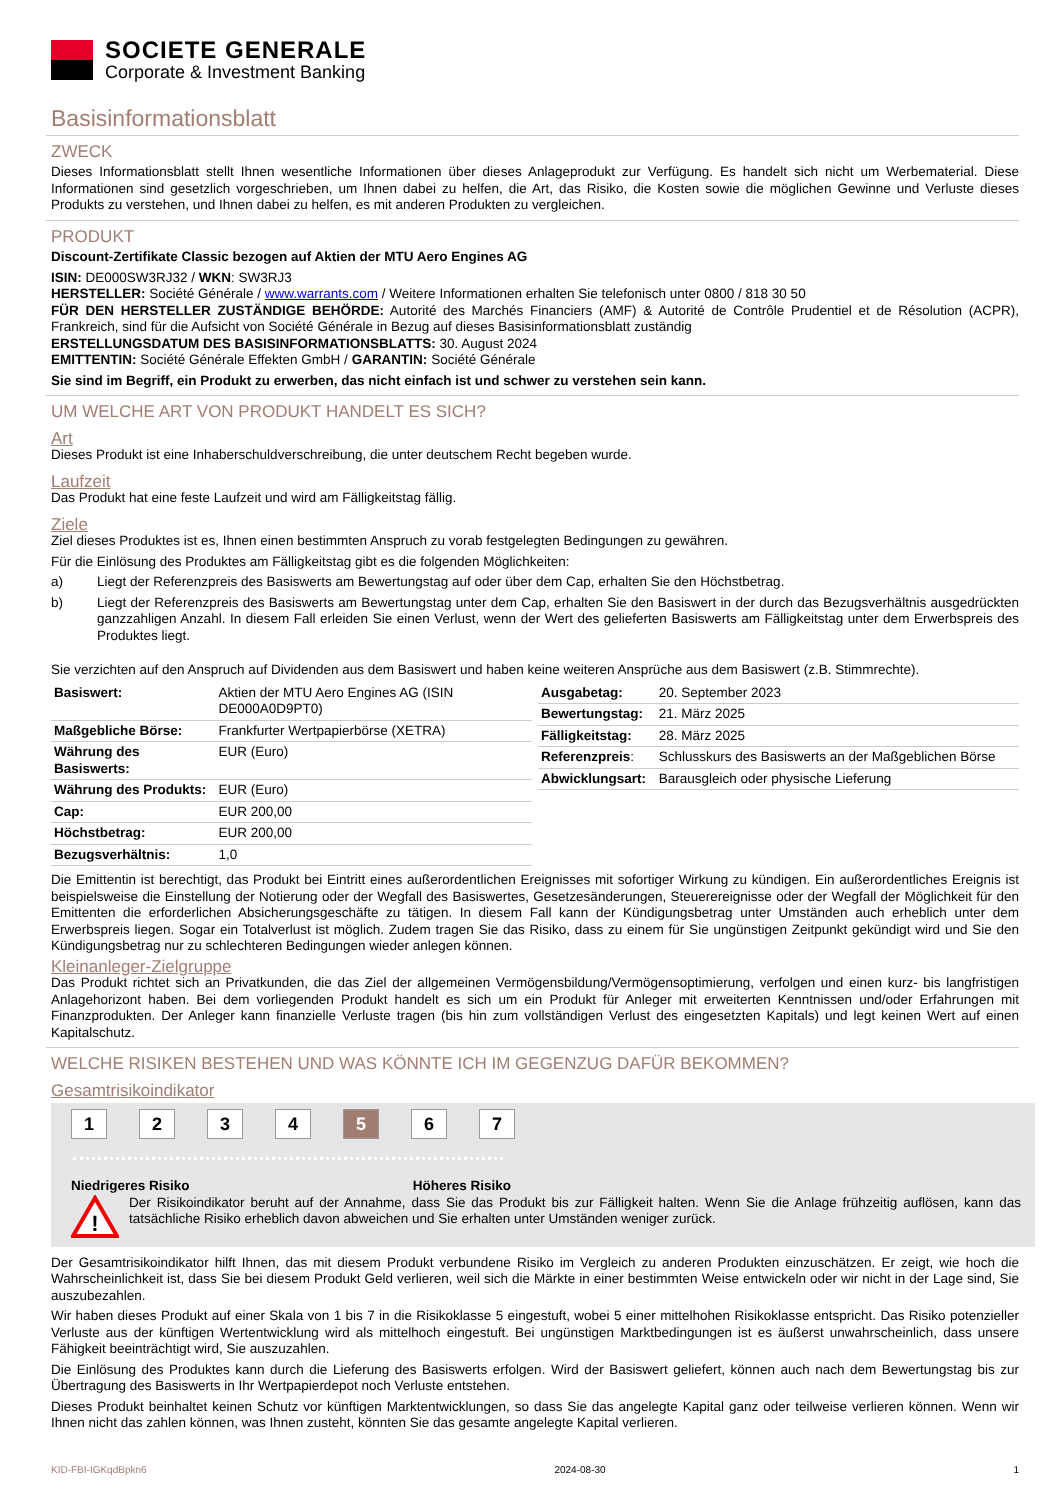SOCIETE GENERALE
Corporate & Investment Banking
Basisinformationsblatt
ZWECK
Dieses Informationsblatt stellt Ihnen wesentliche Informationen über dieses Anlageprodukt zur Verfügung. Es handelt sich nicht um Werbematerial. Diese Informationen sind gesetzlich vorgeschrieben, um Ihnen dabei zu helfen, die Art, das Risiko, die Kosten sowie die möglichen Gewinne und Verluste dieses Produkts zu verstehen, und Ihnen dabei zu helfen, es mit anderen Produkten zu vergleichen.
PRODUKT
Discount-Zertifikate Classic bezogen auf Aktien der MTU Aero Engines AG
ISIN: DE000SW3RJ32 / WKN: SW3RJ3
HERSTELLER: Société Générale / www.warrants.com / Weitere Informationen erhalten Sie telefonisch unter 0800 / 818 30 50
FÜR DEN HERSTELLER ZUSTÄNDIGE BEHÖRDE: Autorité des Marchés Financiers (AMF) & Autorité de Contrôle Prudentiel et de Résolution (ACPR), Frankreich, sind für die Aufsicht von Société Générale in Bezug auf dieses Basisinformationsblatt zuständig
ERSTELLUNGSDATUM DES BASISINFORMATIONSBLATTS: 30. August 2024
EMITTENTIN: Société Générale Effekten GmbH / GARANTIN: Société Générale
Sie sind im Begriff, ein Produkt zu erwerben, das nicht einfach ist und schwer zu verstehen sein kann.
UM WELCHE ART VON PRODUKT HANDELT ES SICH?
Art
Dieses Produkt ist eine Inhaberschuldverschreibung, die unter deutschem Recht begeben wurde.
Laufzeit
Das Produkt hat eine feste Laufzeit und wird am Fälligkeitstag fällig.
Ziele
Ziel dieses Produktes ist es, Ihnen einen bestimmten Anspruch zu vorab festgelegten Bedingungen zu gewähren.
Für die Einlösung des Produktes am Fälligkeitstag gibt es die folgenden Möglichkeiten:
a) Liegt der Referenzpreis des Basiswerts am Bewertungstag auf oder über dem Cap, erhalten Sie den Höchstbetrag.
b) Liegt der Referenzpreis des Basiswerts am Bewertungstag unter dem Cap, erhalten Sie den Basiswert in der durch das Bezugsverhältnis ausgedrückten ganzzahligen Anzahl. In diesem Fall erleiden Sie einen Verlust, wenn der Wert des gelieferten Basiswerts am Fälligkeitstag unter dem Erwerbspreis des Produktes liegt.
Sie verzichten auf den Anspruch auf Dividenden aus dem Basiswert und haben keine weiteren Ansprüche aus dem Basiswert (z.B. Stimmrechte).
| Basiswert: | Aktien der MTU Aero Engines AG (ISIN DE000A0D9PT0) |
| Maßgebliche Börse: | Frankfurter Wertpapierbörse (XETRA) |
| Währung des Basiswerts: | EUR (Euro) |
| Währung des Produkts: | EUR (Euro) |
| Cap: | EUR 200,00 |
| Höchstbetrag: | EUR 200,00 |
| Bezugsverhältnis: | 1,0 |
| Ausgabetag: | 20. September 2023 |
| Bewertungstag: | 21. März 2025 |
| Fälligkeitstag: | 28. März 2025 |
| Referenzpreis : | Schlusskurs des Basiswerts an der Maßgeblichen Börse |
| Abwicklungsart: | Barausgleich oder physische Lieferung |
Die Emittentin ist berechtigt, das Produkt bei Eintritt eines außerordentlichen Ereignisses mit sofortiger Wirkung zu kündigen. Ein außerordentliches Ereignis ist beispielsweise die Einstellung der Notierung oder der Wegfall des Basiswertes, Gesetzesänderungen, Steuerereignisse oder der Wegfall der Möglichkeit für den Emittenten die erforderlichen Absicherungsgeschäfte zu tätigen. In diesem Fall kann der Kündigungsbetrag unter Umständen auch erheblich unter dem Erwerbspreis liegen. Sogar ein Totalverlust ist möglich. Zudem tragen Sie das Risiko, dass zu einem für Sie ungünstigen Zeitpunkt gekündigt wird und Sie den Kündigungsbetrag nur zu schlechteren Bedingungen wieder anlegen können.
Kleinanleger-Zielgruppe
Das Produkt richtet sich an Privatkunden, die das Ziel der allgemeinen Vermögensbildung/Vermögensoptimierung, verfolgen und einen kurz- bis langfristigen Anlagehorizont haben. Bei dem vorliegenden Produkt handelt es sich um ein Produkt für Anleger mit erweiterten Kenntnissen und/oder Erfahrungen mit Finanzprodukten. Der Anleger kann finanzielle Verluste tragen (bis hin zum vollständigen Verlust des eingesetzten Kapitals) und legt keinen Wert auf einen Kapitalschutz.
WELCHE RISIKEN BESTEHEN UND WAS KÖNNTE ICH IM GEGENZUG DAFÜR BEKOMMEN?
Gesamtrisikoindikator
1 2 3 4 5 6 7
Niedrigeres Risiko Höheres Risiko
!
Der Risikoindikator beruht auf der Annahme, dass Sie das Produkt bis zur Fälligkeit halten. Wenn Sie die Anlage frühzeitig auflösen, kann das tatsächliche Risiko erheblich davon abweichen und Sie erhalten unter Umständen weniger zurück.
Der Gesamtrisikoindikator hilft Ihnen, das mit diesem Produkt verbundene Risiko im Vergleich zu anderen Produkten einzuschätzen. Er zeigt, wie hoch die Wahrscheinlichkeit ist, dass Sie bei diesem Produkt Geld verlieren, weil sich die Märkte in einer bestimmten Weise entwickeln oder wir nicht in der Lage sind, Sie auszubezahlen.
Wir haben dieses Produkt auf einer Skala von 1 bis 7 in die Risikoklasse 5 eingestuft, wobei 5 einer mittelhohen Risikoklasse entspricht. Das Risiko potenzieller Verluste aus der künftigen Wertentwicklung wird als mittelhoch eingestuft. Bei ungünstigen Marktbedingungen ist es äußerst unwahrscheinlich, dass unsere Fähigkeit beeinträchtigt wird, Sie auszuzahlen.
Die Einlösung des Produktes kann durch die Lieferung des Basiswerts erfolgen. Wird der Basiswert geliefert, können auch nach dem Bewertungstag bis zur Übertragung des Basiswerts in Ihr Wertpapierdepot noch Verluste entstehen.
Dieses Produkt beinhaltet keinen Schutz vor künftigen Marktentwicklungen, so dass Sie das angelegte Kapital ganz oder teilweise verlieren können. Wenn wir Ihnen nicht das zahlen können, was Ihnen zusteht, könnten Sie das gesamte angelegte Kapital verlieren.
KID-FBI-IGKqdBpkn6 2024-08-30 1